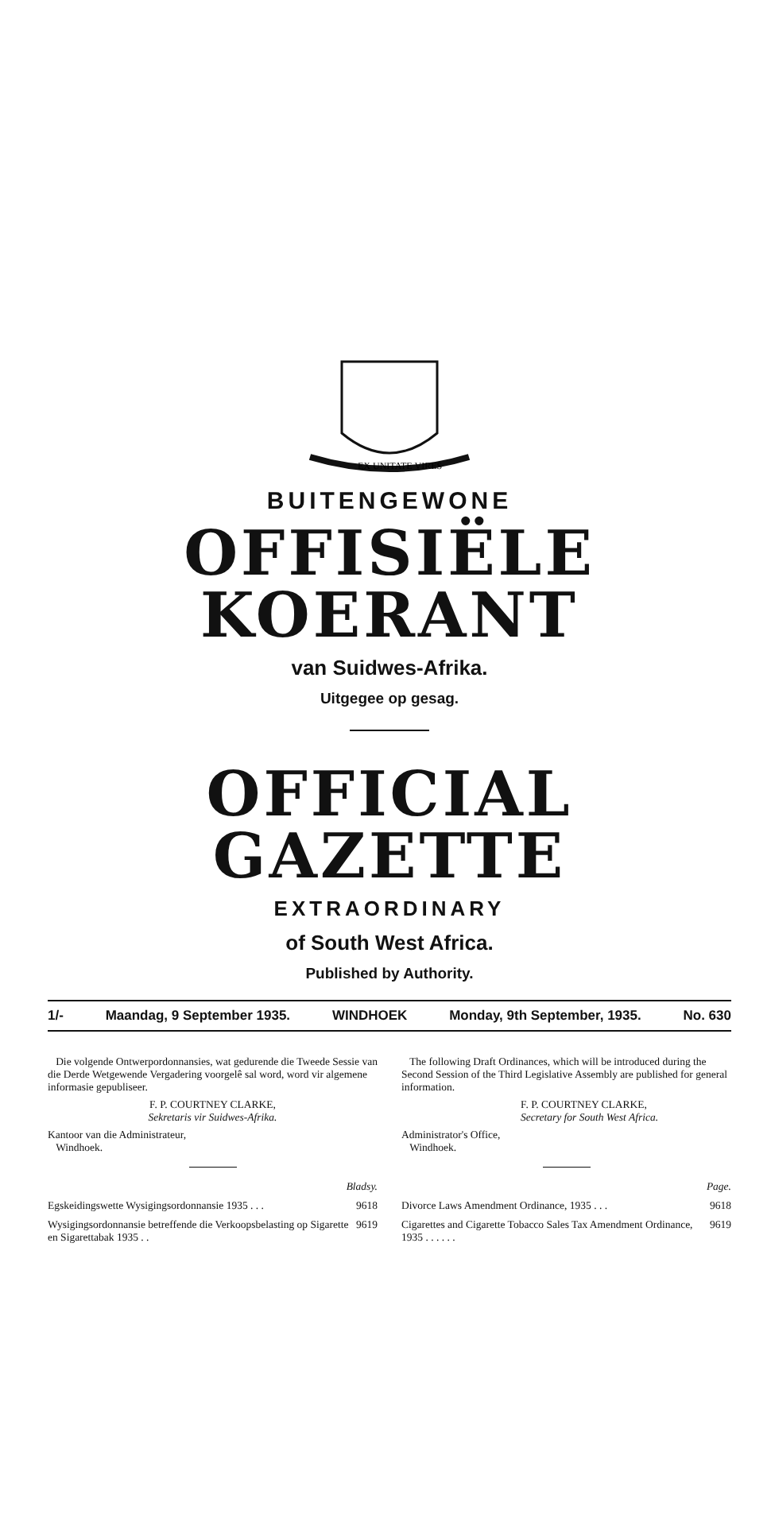EX UNITATE VIRES
BUITENGEWONE
OFFISIËLE KOERANT
van Suidwes-Afrika.
Uitgegee op gesag.
OFFICIAL GAZETTE
EXTRAORDINARY
of South West Africa.
Published by Authority.
1/- Maandag, 9 September 1935. WINDHOEK Monday, 9th September, 1935. No. 630
Die volgende Ontwerpordonnansies, wat gedurende die Tweede Sessie van die Derde Wetgewende Vergadering voorgelê sal word, word vir algemene informasie gepubliseer.
F. P. COURTNEY CLARKE,
Sekretaris vir Suidwes-Afrika.
Kantoor van die Administrateur,
Windhoek.
Bladsy.
Egskeidingswette Wysigingsordonnansie 1935 . . . 9618
Wysigingsordonnansie betreffende die Verkoopsbelasting op Sigarette en Sigarettabak 1935 . . 9619
The following Draft Ordinances, which will be introduced during the Second Session of the Third Legislative Assembly are published for general information.
F. P. COURTNEY CLARKE,
Secretary for South West Africa.
Administrator's Office,
Windhoek.
Page.
Divorce Laws Amendment Ordinance, 1935 . . . 9618
Cigarettes and Cigarette Tobacco Sales Tax Amendment Ordinance, 1935 . . . . . . 9619